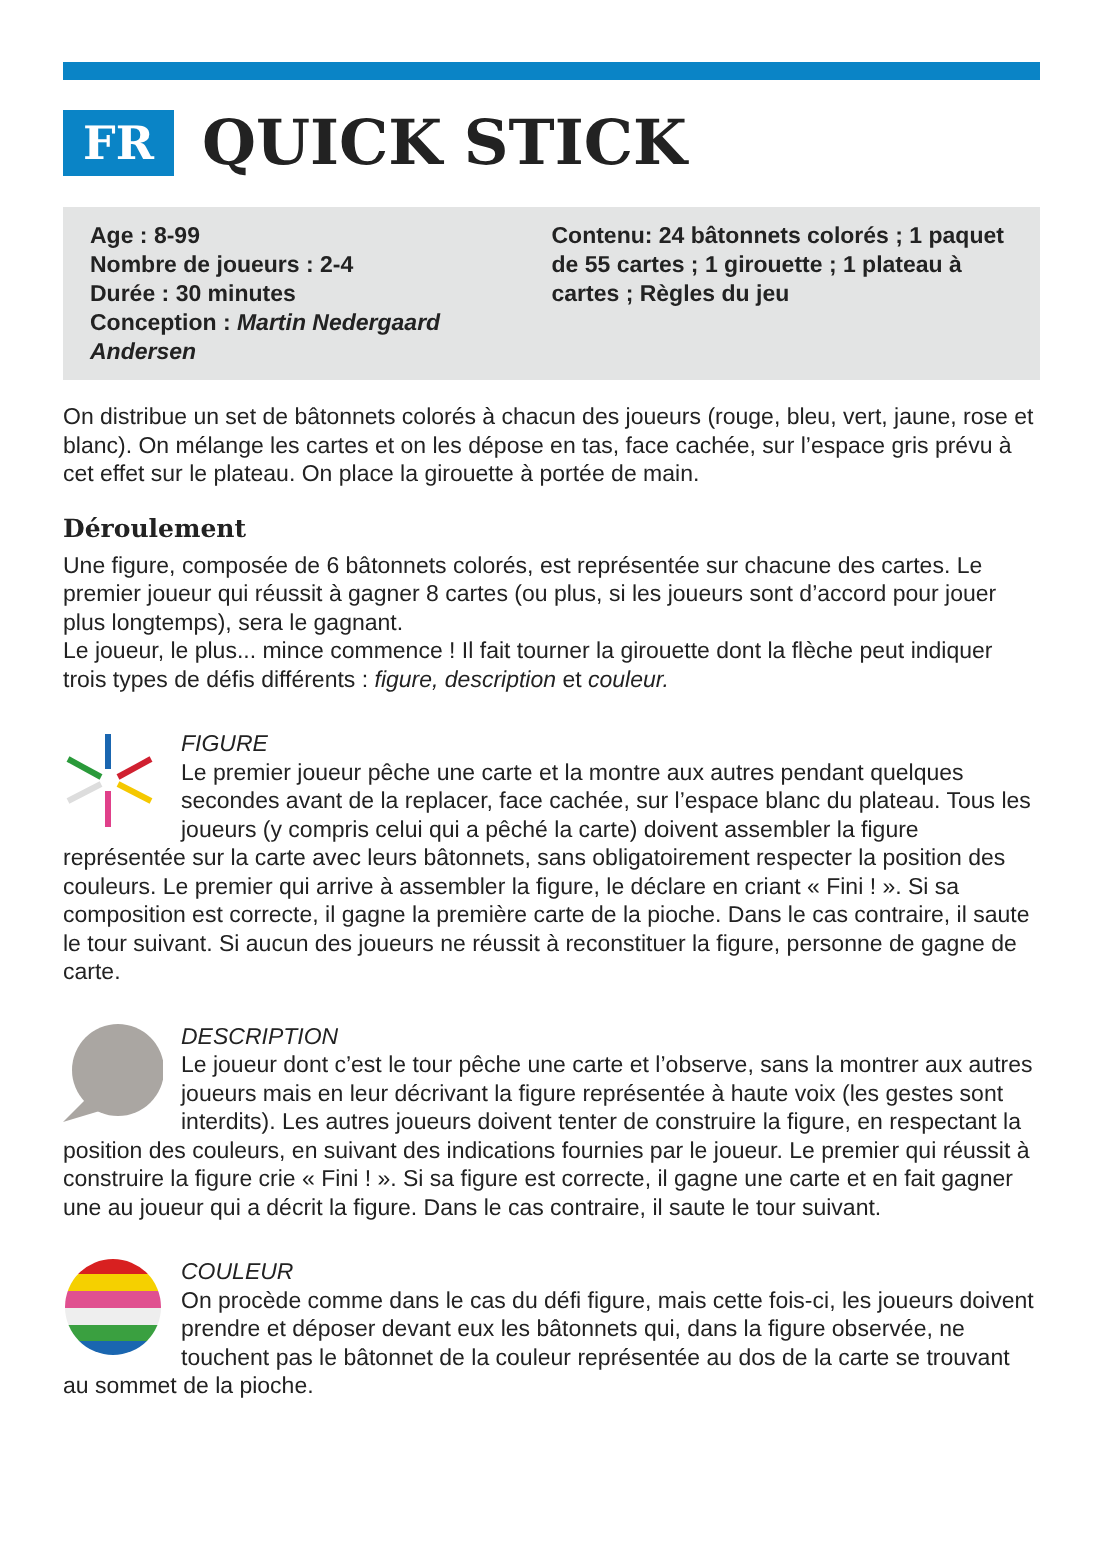FR
QUICK STICK
Age : 8-99
Nombre de joueurs : 2-4
Durée : 30 minutes
Conception : Martin Nedergaard Andersen
Contenu: 24 bâtonnets colorés ; 1 paquet de 55 cartes ; 1 girouette ; 1 plateau à cartes ; Règles du jeu
On distribue un set de bâtonnets colorés à chacun des joueurs (rouge, bleu, vert, jaune, rose et blanc). On mélange les cartes et on les dépose en tas, face cachée, sur l’espace gris prévu à cet effet sur le plateau. On place la girouette à portée de main.
Déroulement
Une figure, composée de 6 bâtonnets colorés, est représentée sur chacune des cartes. Le premier joueur qui réussit à gagner 8 cartes (ou plus, si les joueurs sont d’accord pour jouer plus longtemps), sera le gagnant.
Le joueur, le plus... mince commence ! Il fait tourner la girouette dont la flèche peut indiquer trois types de défis différents : figure, description et couleur.
FIGURE
Le premier joueur pêche une carte et la montre aux autres pendant quelques secondes avant de la replacer, face cachée, sur l’espace blanc du plateau. Tous les joueurs (y compris celui qui a pêché la carte) doivent assembler la figure représentée sur la carte avec leurs bâtonnets, sans obligatoirement respecter la position des couleurs. Le premier qui arrive à assembler la figure, le déclare en criant « Fini ! ». Si sa composition est correcte, il gagne la première carte de la pioche. Dans le cas contraire, il saute le tour suivant. Si aucun des joueurs ne réussit à reconstituer la figure, personne de gagne de carte.
DESCRIPTION
Le joueur dont c’est le tour pêche une carte et l’observe, sans la montrer aux autres joueurs mais en leur décrivant la figure représentée à haute voix (les gestes sont interdits). Les autres joueurs doivent tenter de construire la figure, en respectant la position des couleurs, en suivant des indications fournies par le joueur. Le premier qui réussit à construire la figure crie « Fini ! ». Si sa figure est correcte, il gagne une carte et en fait gagner une au joueur qui a décrit la figure. Dans le cas contraire, il saute le tour suivant.
COULEUR
On procède comme dans le cas du défi figure, mais cette fois-ci, les joueurs doivent prendre et déposer devant eux les bâtonnets qui, dans la figure observée, ne touchent pas le bâtonnet de la couleur représentée au dos de la carte se trouvant au sommet de la pioche.